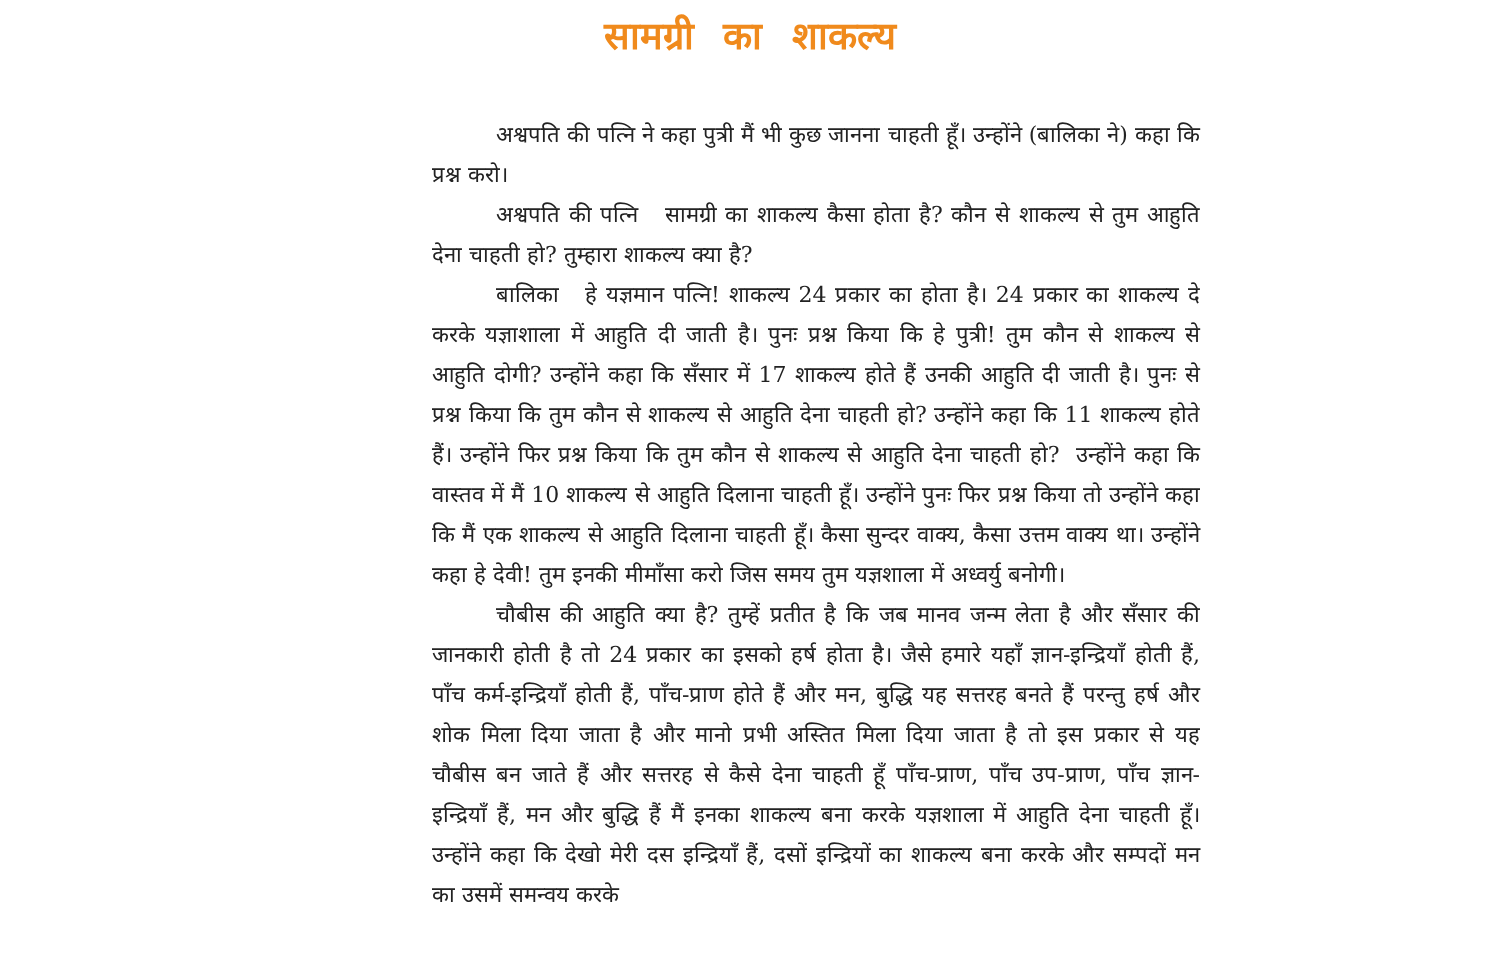सामग्री का शाकल्य
अश्वपति की पत्नि ने कहा पुत्री मैं भी कुछ जानना चाहती हूँ। उन्होंने (बालिका ने) कहा कि प्रश्न करो।
अश्वपति की पत्नि सामग्री का शाकल्य कैसा होता है? कौन से शाकल्य से तुम आहुति देना चाहती हो? तुम्हारा शाकल्य क्या है?
बालिका हे यज्ञमान पत्नि! शाकल्य 24 प्रकार का होता है। 24 प्रकार का शाकल्य दे करके यज्ञाशाला में आहुति दी जाती है। पुनः प्रश्न किया कि हे पुत्री! तुम कौन से शाकल्य से आहुति दोगी? उन्होंने कहा कि सँसार में 17 शाकल्य होते हैं उनकी आहुति दी जाती है। पुनः से प्रश्न किया कि तुम कौन से शाकल्य से आहुति देना चाहती हो? उन्होंने कहा कि 11 शाकल्य होते हैं। उन्होंने फिर प्रश्न किया कि तुम कौन से शाकल्य से आहुति देना चाहती हो? उन्होंने कहा कि वास्तव में मैं 10 शाकल्य से आहुति दिलाना चाहती हूँ। उन्होंने पुनः फिर प्रश्न किया तो उन्होंने कहा कि मैं एक शाकल्य से आहुति दिलाना चाहती हूँ। कैसा सुन्दर वाक्य, कैसा उत्तम वाक्य था। उन्होंने कहा हे देवी! तुम इनकी मीमाँसा करो जिस समय तुम यज्ञशाला में अध्वर्यु बनोगी।
चौबीस की आहुति क्या है? तुम्हें प्रतीत है कि जब मानव जन्म लेता है और सँसार की जानकारी होती है तो 24 प्रकार का इसको हर्ष होता है। जैसे हमारे यहाँ ज्ञान-इन्द्रियाँ होती हैं, पाँच कर्म-इन्द्रियाँ होती हैं, पाँच-प्राण होते हैं और मन, बुद्धि यह सत्तरह बनते हैं परन्तु हर्ष और शोक मिला दिया जाता है और मानो प्रभी अस्तित मिला दिया जाता है तो इस प्रकार से यह चौबीस बन जाते हैं और सत्तरह से कैसे देना चाहती हूँ पाँच-प्राण, पाँच उप-प्राण, पाँच ज्ञान-इन्द्रियाँ हैं, मन और बुद्धि हैं मैं इनका शाकल्य बना करके यज्ञशाला में आहुति देना चाहती हूँ। उन्होंने कहा कि देखो मेरी दस इन्द्रियाँ हैं, दसों इन्द्रियों का शाकल्य बना करके और सम्पदों मन का उसमें समन्वय करके